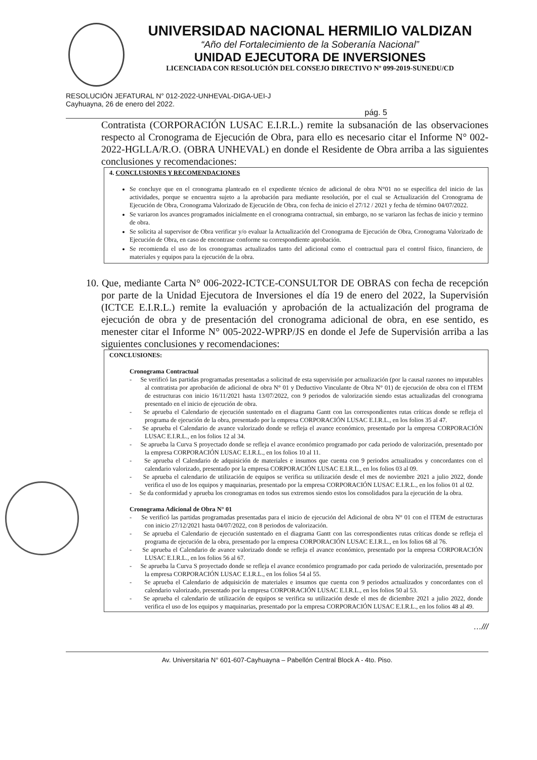UNIVERSIDAD NACIONAL HERMILIO VALDIZAN
“Año del Fortalecimiento de la Soberanía Nacional”
UNIDAD EJECUTORA DE INVERSIONES
LICENCIADA CON RESOLUCIÓN DEL CONSEJO DIRECTIVO Nº 099-2019-SUNEDU/CD
RESOLUCIÓN JEFATURAL N° 012-2022-UNHEVAL-DIGA-UEI-J
Cayhuayna, 26 de enero del 2022.
pág. 5
Contratista (CORPORACIÓN LUSAC E.I.R.L.) remite la subsanación de las observaciones respecto al Cronograma de Ejecución de Obra, para ello es necesario citar el Informe N° 002-2022-HGLLA/R.O. (OBRA UNHEVAL) en donde el Residente de Obra arriba a las siguientes conclusiones y recomendaciones:
4. CONCLUSIONES Y RECOMENDACIONES
Se concluye que en el cronograma planteado en el expediente técnico de adicional de obra N°01 no se específica del inicio de las actividades, porque se encuentra sujeto a la aprobación para mediante resolución, por el cual se Actualización del Cronograma de Ejecución de Obra, Cronograma Valorizado de Ejecución de Obra, con fecha de inicio el 27/12 / 2021 y fecha de término 04/07/2022.
Se variaron los avances programados inicialmente en el cronograma contractual, sin embargo, no se variaron las fechas de inicio y termino de obra.
Se solicita al supervisor de Obra verificar y/o evaluar la Actualización del Cronograma de Ejecución de Obra, Cronograma Valorizado de Ejecución de Obra, en caso de encontrase conforme su correspondiente aprobación.
Se recomienda el uso de los cronogramas actualizados tanto del adicional como el contractual para el control físico, financiero, de materiales y equipos para la ejecución de la obra.
10. Que, mediante Carta N° 006-2022-ICTCE-CONSULTOR DE OBRAS con fecha de recepción por parte de la Unidad Ejecutora de Inversiones el día 19 de enero del 2022, la Supervisión (ICTCE E.I.R.L.) remite la evaluación y aprobación de la actualización del programa de ejecución de obra y de presentación del cronograma adicional de obra, en ese sentido, es menester citar el Informe N° 005-2022-WPRP/JS en donde el Jefe de Supervisión arriba a las siguientes conclusiones y recomendaciones:
CONCLUSIONES:
Cronograma Contractual
- Se verificó las partidas programadas presentadas a solicitud de esta supervisión por actualización (por la causal razones no imputables al contratista por aprobación de adicional de obra N° 01 y Deductivo Vinculante de Obra N° 01) de ejecución de obra con el ITEM de estructuras con inicio 16/11/2021 hasta 13/07/2022, con 9 periodos de valorización siendo estas actualizadas del cronograma presentado en el inicio de ejecución de obra.
- Se aprueba el Calendario de ejecución sustentado en el diagrama Gantt con las correspondientes rutas críticas donde se refleja el programa de ejecución de la obra, presentado por la empresa CORPORACIÓN LUSAC E.I.R.L., en los folios 35 al 47.
- Se aprueba el Calendario de avance valorizado donde se refleja el avance económico, presentado por la empresa CORPORACIÓN LUSAC E.I.R.L., en los folios 12 al 34.
- Se aprueba la Curva S proyectado donde se refleja el avance económico programado por cada periodo de valorización, presentado por la empresa CORPORACIÓN LUSAC E.I.R.L., en los folios 10 al 11.
- Se aprueba el Calendario de adquisición de materiales e insumos que cuenta con 9 periodos actualizados y concordantes con el calendario valorizado, presentado por la empresa CORPORACIÓN LUSAC E.I.R.L., en los folios 03 al 09.
- Se aprueba el calendario de utilización de equipos se verifica su utilización desde el mes de noviembre 2021 a julio 2022, donde verifica el uso de los equipos y maquinarias, presentado por la empresa CORPORACIÓN LUSAC E.I.R.L., en los folios 01 al 02.
- Se da conformidad y aprueba los cronogramas en todos sus extremos siendo estos los consolidados para la ejecución de la obra.
Cronograma Adicional de Obra N° 01
- Se verificó las partidas programadas presentadas para el inicio de ejecución del Adicional de obra N° 01 con el ITEM de estructuras con inicio 27/12/2021 hasta 04/07/2022, con 8 periodos de valorización.
- Se aprueba el Calendario de ejecución sustentado en el diagrama Gantt con las correspondientes rutas críticas donde se refleja el programa de ejecución de la obra, presentado por la empresa CORPORACIÓN LUSAC E.I.R.L., en los folios 68 al 76.
- Se aprueba el Calendario de avance valorizado donde se refleja el avance económico, presentado por la empresa CORPORACIÓN LUSAC E.I.R.L., en los folios 56 al 67.
- Se aprueba la Curva S proyectado donde se refleja el avance económico programado por cada periodo de valorización, presentado por la empresa CORPORACIÓN LUSAC E.I.R.L., en los folios 54 al 55.
- Se aprueba el Calendario de adquisición de materiales e insumos que cuenta con 9 periodos actualizados y concordantes con el calendario valorizado, presentado por la empresa CORPORACIÓN LUSAC E.I.R.L., en los folios 50 al 53.
- Se aprueba el calendario de utilización de equipos se verifica su utilización desde el mes de diciembre 2021 a julio 2022, donde verifica el uso de los equipos y maquinarias, presentado por la empresa CORPORACIÓN LUSAC E.I.R.L., en los folios 48 al 49.
…///
Av. Universitaria N° 601-607-Cayhuayna – Pabellón Central Block A - 4to. Piso.